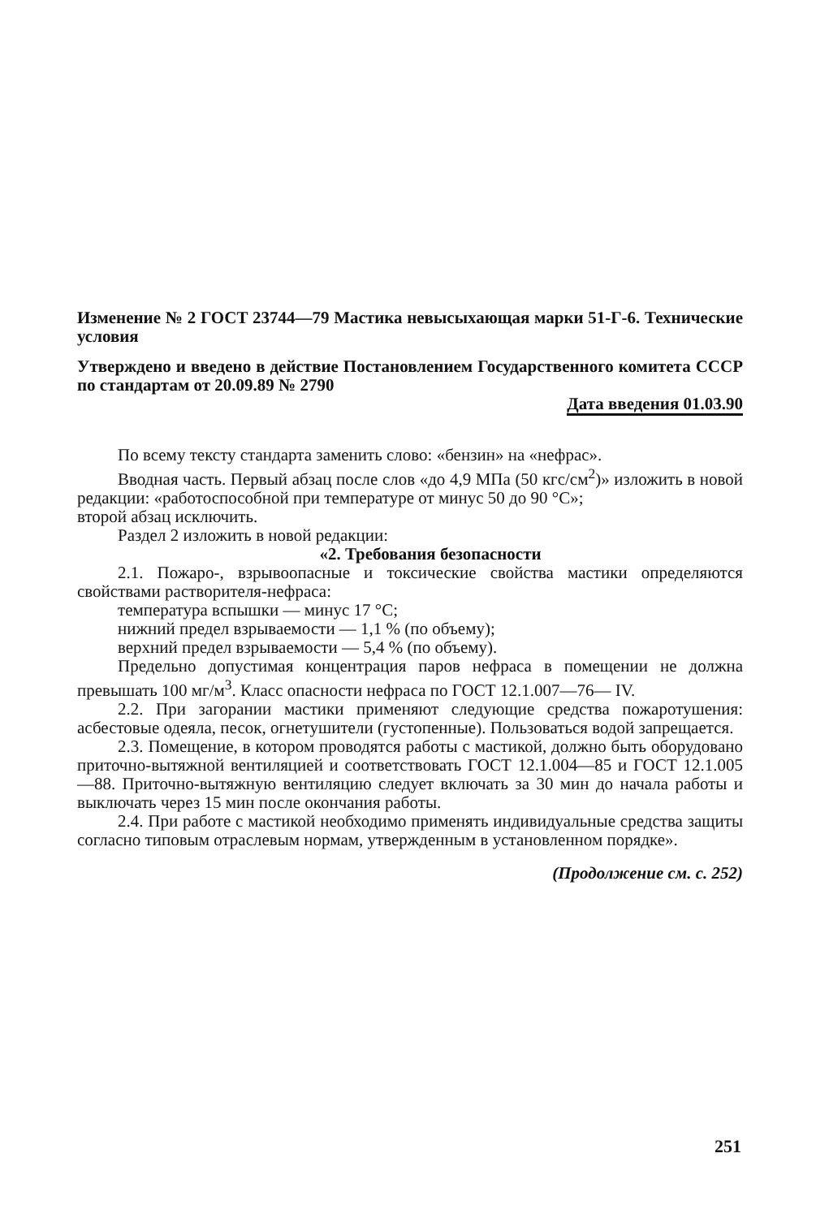Изменение № 2 ГОСТ 23744—79 Мастика невысыхающая марки 51-Г-6. Технические условия
Утверждено и введено в действие Постановлением Государственного комитета СССР по стандартам от 20.09.89 № 2790
Дата введения 01.03.90
По всему тексту стандарта заменить слово: «бензин» на «нефрас».
Вводная часть. Первый абзац после слов «до 4,9 МПа (50 кгс/см<sup>2</sup>)» изложить в новой редакции: «работоспособной при температуре от минус 50 до 90 °С»;
второй абзац исключить.
Раздел 2 изложить в новой редакции:
«2. Требования безопасности
2.1. Пожаро-, взрывоопасные и токсические свойства мастики определяются свойствами растворителя-нефраса:
температура вспышки — минус 17 °С;
нижний предел взрываемости — 1,1 % (по объему);
верхний предел взрываемости — 5,4 % (по объему).
Предельно допустимая концентрация паров нефраса в помещении не должна превышать 100 мг/м<sup>3</sup>. Класс опасности нефраса по ГОСТ 12.1.007—76— IV.
2.2. При загорании мастики применяют следующие средства пожаротушения: асбестовые одеяла, песок, огнетушители (густопенные). Пользоваться водой запрещается.
2.3. Помещение, в котором проводятся работы с мастикой, должно быть оборудовано приточно-вытяжной вентиляцией и соответствовать ГОСТ 12.1.004—85 и ГОСТ 12.1.005—88. Приточно-вытяжную вентиляцию следует включать за 30 мин до начала работы и выключать через 15 мин после окончания работы.
2.4. При работе с мастикой необходимо применять индивидуальные средства защиты согласно типовым отраслевым нормам, утвержденным в установленном порядке».
(Продолжение см. с. 252)
251